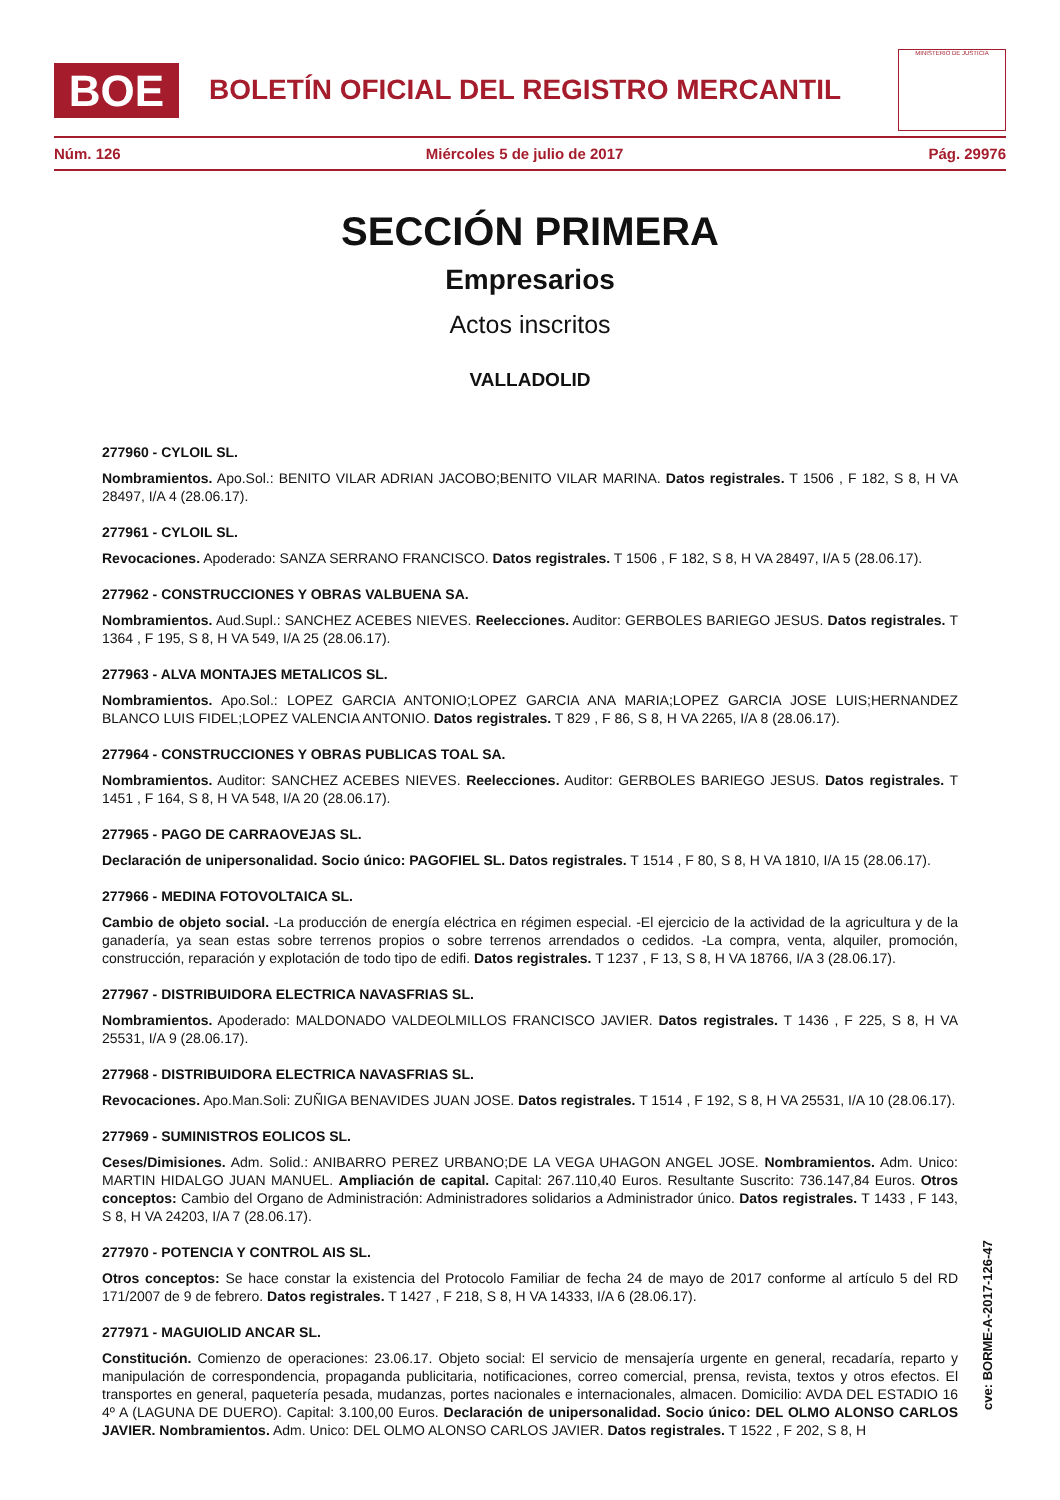BOE
BOLETÍN OFICIAL DEL REGISTRO MERCANTIL
MINISTERIO DE JUSTICIA
Núm. 126 Miércoles 5 de julio de 2017 Pág. 29976
SECCIÓN PRIMERA
Empresarios
Actos inscritos
VALLADOLID
277960 - CYLOIL SL.
Nombramientos. Apo.Sol.: BENITO VILAR ADRIAN JACOBO;BENITO VILAR MARINA. Datos registrales. T 1506 , F 182, S 8, H VA 28497, I/A 4 (28.06.17).
277961 - CYLOIL SL.
Revocaciones. Apoderado: SANZA SERRANO FRANCISCO. Datos registrales. T 1506 , F 182, S 8, H VA 28497, I/A 5 (28.06.17).
277962 - CONSTRUCCIONES Y OBRAS VALBUENA SA.
Nombramientos. Aud.Supl.: SANCHEZ ACEBES NIEVES. Reelecciones. Auditor: GERBOLES BARIEGO JESUS. Datos registrales. T 1364 , F 195, S 8, H VA 549, I/A 25 (28.06.17).
277963 - ALVA MONTAJES METALICOS SL.
Nombramientos. Apo.Sol.: LOPEZ GARCIA ANTONIO;LOPEZ GARCIA ANA MARIA;LOPEZ GARCIA JOSE LUIS;HERNANDEZ BLANCO LUIS FIDEL;LOPEZ VALENCIA ANTONIO. Datos registrales. T 829 , F 86, S 8, H VA 2265, I/A 8 (28.06.17).
277964 - CONSTRUCCIONES Y OBRAS PUBLICAS TOAL SA.
Nombramientos. Auditor: SANCHEZ ACEBES NIEVES. Reelecciones. Auditor: GERBOLES BARIEGO JESUS. Datos registrales. T 1451 , F 164, S 8, H VA 548, I/A 20 (28.06.17).
277965 - PAGO DE CARRAOVEJAS SL.
Declaración de unipersonalidad. Socio único: PAGOFIEL SL. Datos registrales. T 1514 , F 80, S 8, H VA 1810, I/A 15 (28.06.17).
277966 - MEDINA FOTOVOLTAICA SL.
Cambio de objeto social. -La producción de energía eléctrica en régimen especial. -El ejercicio de la actividad de la agricultura y de la ganadería, ya sean estas sobre terrenos propios o sobre terrenos arrendados o cedidos. -La compra, venta, alquiler, promoción, construcción, reparación y explotación de todo tipo de edifi. Datos registrales. T 1237 , F 13, S 8, H VA 18766, I/A 3 (28.06.17).
277967 - DISTRIBUIDORA ELECTRICA NAVASFRIAS SL.
Nombramientos. Apoderado: MALDONADO VALDEOLMILLOS FRANCISCO JAVIER. Datos registrales. T 1436 , F 225, S 8, H VA 25531, I/A 9 (28.06.17).
277968 - DISTRIBUIDORA ELECTRICA NAVASFRIAS SL.
Revocaciones. Apo.Man.Soli: ZUÑIGA BENAVIDES JUAN JOSE. Datos registrales. T 1514 , F 192, S 8, H VA 25531, I/A 10 (28.06.17).
277969 - SUMINISTROS EOLICOS SL.
Ceses/Dimisiones. Adm. Solid.: ANIBARRO PEREZ URBANO;DE LA VEGA UHAGON ANGEL JOSE. Nombramientos. Adm. Unico: MARTIN HIDALGO JUAN MANUEL. Ampliación de capital. Capital: 267.110,40 Euros. Resultante Suscrito: 736.147,84 Euros. Otros conceptos: Cambio del Organo de Administración: Administradores solidarios a Administrador único. Datos registrales. T 1433 , F 143, S 8, H VA 24203, I/A 7 (28.06.17).
277970 - POTENCIA Y CONTROL AIS SL.
Otros conceptos: Se hace constar la existencia del Protocolo Familiar de fecha 24 de mayo de 2017 conforme al artículo 5 del RD 171/2007 de 9 de febrero. Datos registrales. T 1427 , F 218, S 8, H VA 14333, I/A 6 (28.06.17).
277971 - MAGUIOLID ANCAR SL.
Constitución. Comienzo de operaciones: 23.06.17. Objeto social: El servicio de mensajería urgente en general, recadaría, reparto y manipulación de correspondencia, propaganda publicitaria, notificaciones, correo comercial, prensa, revista, textos y otros efectos. El transportes en general, paquetería pesada, mudanzas, portes nacionales e internacionales, almacen. Domicilio: AVDA DEL ESTADIO 16 4º A (LAGUNA DE DUERO). Capital: 3.100,00 Euros. Declaración de unipersonalidad. Socio único: DEL OLMO ALONSO CARLOS JAVIER. Nombramientos. Adm. Unico: DEL OLMO ALONSO CARLOS JAVIER. Datos registrales. T 1522 , F 202, S 8, H
cve: BORME-A-2017-126-47